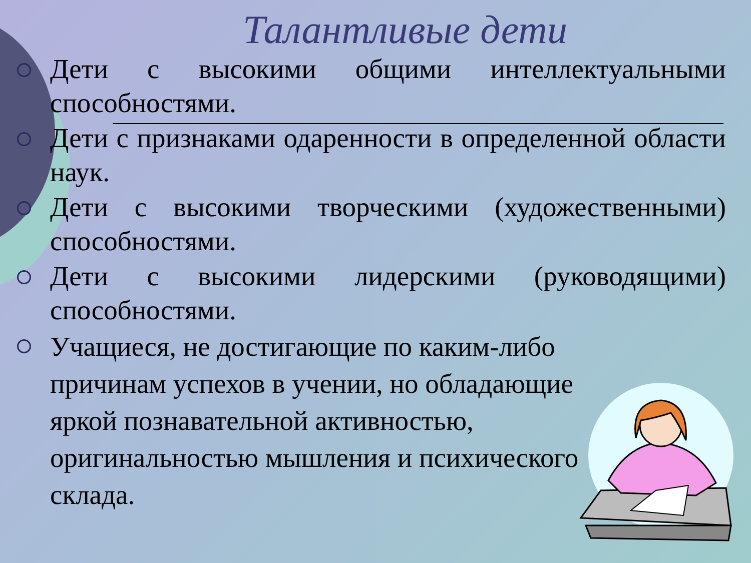Талантливые дети
Дети с высокими общими интеллектуальными способностями.
Дети с признаками одаренности в определенной области наук.
Дети с высокими творческими (художественными) способностями.
Дети с высокими лидерскими (руководящими) способностями.
Учащиеся, не достигающие по каким-либо причинам успехов в учении, но обладающие яркой познавательной активностью, оригинальностью мышления и психического склада.